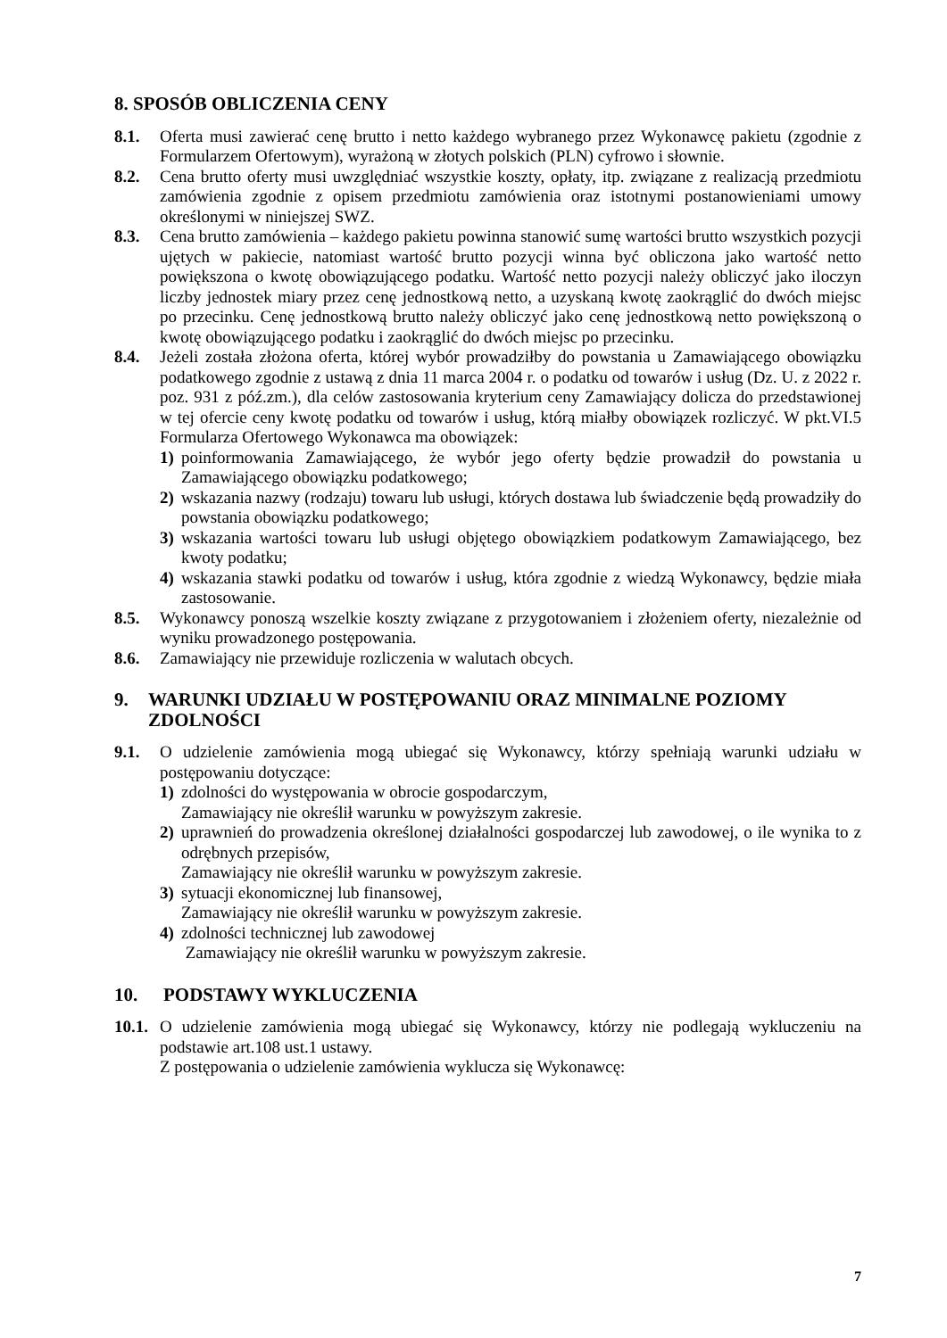8. SPOSÓB OBLICZENIA CENY
8.1. Oferta musi zawierać cenę brutto i netto każdego wybranego przez Wykonawcę pakietu (zgodnie z Formularzem Ofertowym), wyrażoną w złotych polskich (PLN) cyfrowo i słownie.
8.2. Cena brutto oferty musi uwzględniać wszystkie koszty, opłaty, itp. związane z realizacją przedmiotu zamówienia zgodnie z opisem przedmiotu zamówienia oraz istotnymi postanowieniami umowy określonymi w niniejszej SWZ.
8.3. Cena brutto zamówienia – każdego pakietu powinna stanowić sumę wartości brutto wszystkich pozycji ujętych w pakiecie, natomiast wartość brutto pozycji winna być obliczona jako wartość netto powiększona o kwotę obowiązującego podatku. Wartość netto pozycji należy obliczyć jako iloczyn liczby jednostek miary przez cenę jednostkową netto, a uzyskaną kwotę zaokrąglić do dwóch miejsc po przecinku. Cenę jednostkową brutto należy obliczyć jako cenę jednostkową netto powiększoną o kwotę obowiązującego podatku i zaokrąglić do dwóch miejsc po przecinku.
8.4. Jeżeli została złożona oferta, której wybór prowadziłby do powstania u Zamawiającego obowiązku podatkowego zgodnie z ustawą z dnia 11 marca 2004 r. o podatku od towarów i usług (Dz. U. z 2022 r. poz. 931 z póź.zm.), dla celów zastosowania kryterium ceny Zamawiający dolicza do przedstawionej w tej ofercie ceny kwotę podatku od towarów i usług, którą miałby obowiązek rozliczyć. W pkt.VI.5 Formularza Ofertowego Wykonawca ma obowiązek:
1) poinformowania Zamawiającego, że wybór jego oferty będzie prowadził do powstania u Zamawiającego obowiązku podatkowego;
2) wskazania nazwy (rodzaju) towaru lub usługi, których dostawa lub świadczenie będą prowadziły do powstania obowiązku podatkowego;
3) wskazania wartości towaru lub usługi objętego obowiązkiem podatkowym Zamawiającego, bez kwoty podatku;
4) wskazania stawki podatku od towarów i usług, która zgodnie z wiedzą Wykonawcy, będzie miała zastosowanie.
8.5. Wykonawcy ponoszą wszelkie koszty związane z przygotowaniem i złożeniem oferty, niezależnie od wyniku prowadzonego postępowania.
8.6. Zamawiający nie przewiduje rozliczenia w walutach obcych.
9. WARUNKI UDZIAŁU W POSTĘPOWANIU ORAZ MINIMALNE POZIOMY ZDOLNOŚCI
9.1. O udzielenie zamówienia mogą ubiegać się Wykonawcy, którzy spełniają warunki udziału w postępowaniu dotyczące:
1) zdolności do występowania w obrocie gospodarczym,
Zamawiający nie określił warunku w powyższym zakresie.
2) uprawnień do prowadzenia określonej działalności gospodarczej lub zawodowej, o ile wynika to z odrębnych przepisów,
Zamawiający nie określił warunku w powyższym zakresie.
3) sytuacji ekonomicznej lub finansowej,
Zamawiający nie określił warunku w powyższym zakresie.
4) zdolności technicznej lub zawodowej
Zamawiający nie określił warunku w powyższym zakresie.
10. PODSTAWY WYKLUCZENIA
10.1.
O udzielenie zamówienia mogą ubiegać się Wykonawcy, którzy nie podlegają wykluczeniu na podstawie art.108 ust.1 ustawy.
Z postępowania o udzielenie zamówienia wyklucza się Wykonawcę:
7